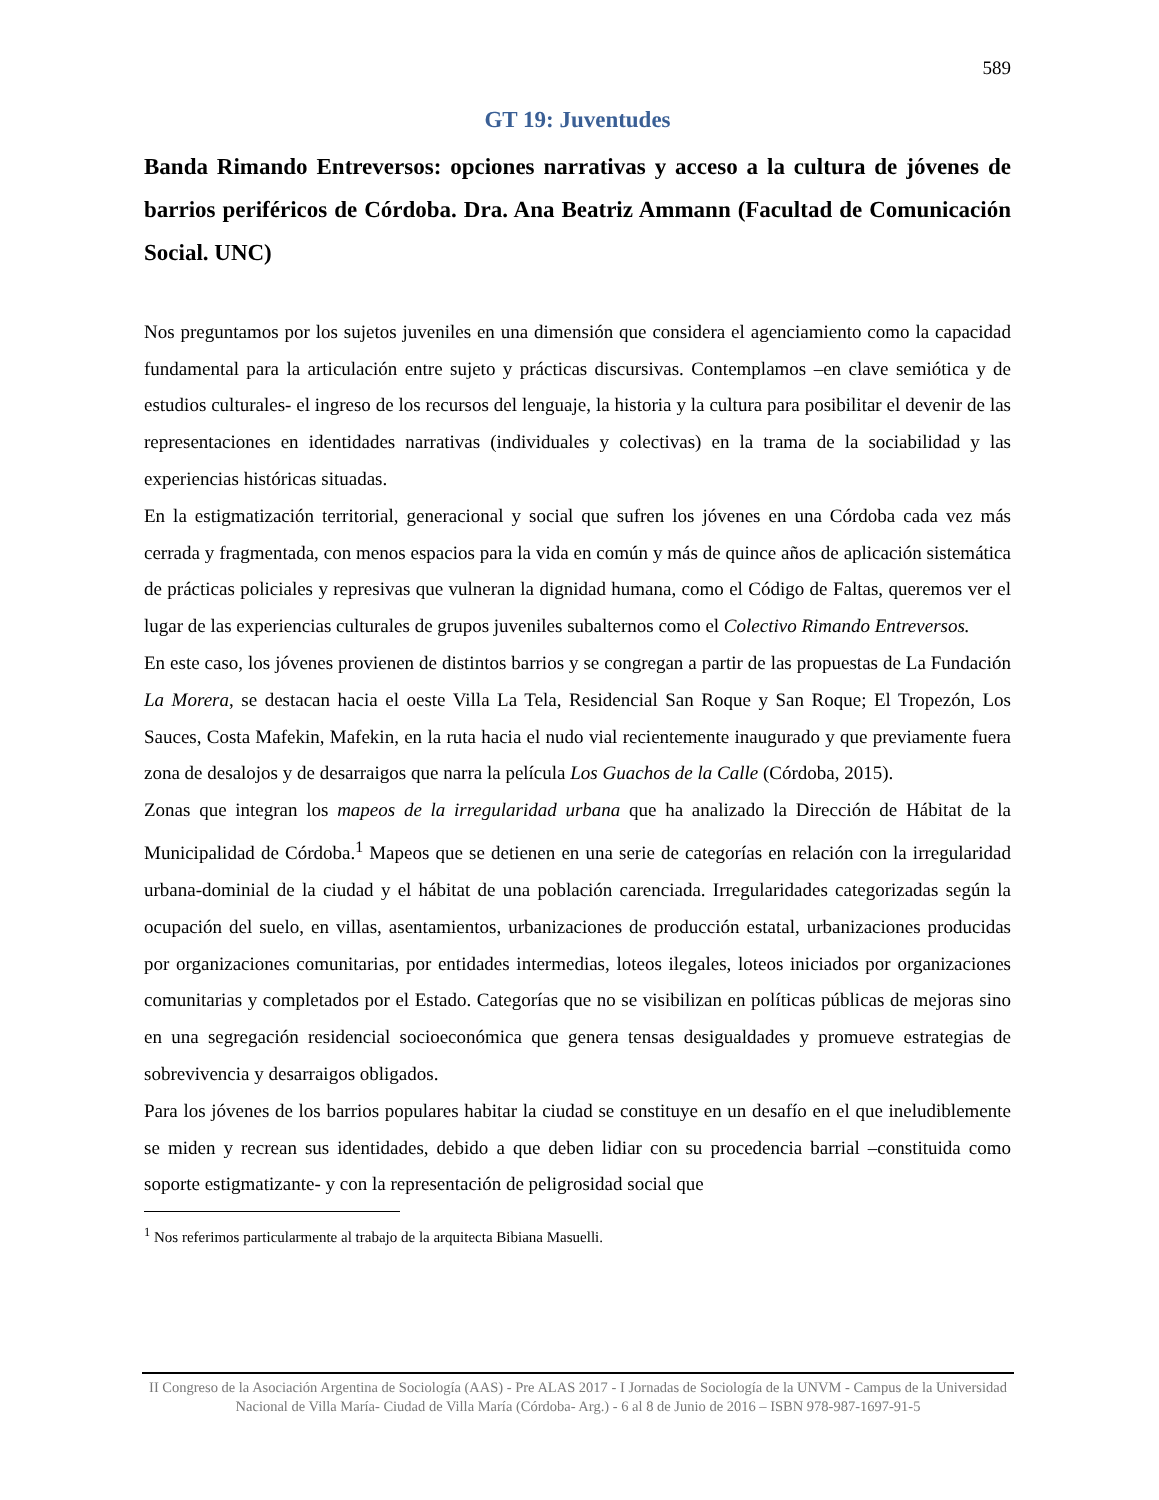589
GT 19: Juventudes
Banda Rimando Entreversos: opciones narrativas y acceso a la cultura de jóvenes de barrios periféricos de Córdoba. Dra. Ana Beatriz Ammann (Facultad de Comunicación Social. UNC)
Nos preguntamos por los sujetos juveniles en una dimensión que considera el agenciamiento como la capacidad fundamental para la articulación entre sujeto y prácticas discursivas. Contemplamos –en clave semiótica y de estudios culturales- el ingreso de los recursos del lenguaje, la historia y la cultura para posibilitar el devenir de las representaciones en identidades narrativas (individuales y colectivas) en la trama de la sociabilidad y las experiencias históricas situadas.
En la estigmatización territorial, generacional y social que sufren los jóvenes en una Córdoba cada vez más cerrada y fragmentada, con menos espacios para la vida en común y más de quince años de aplicación sistemática de prácticas policiales y represivas que vulneran la dignidad humana, como el Código de Faltas, queremos ver el lugar de las experiencias culturales de grupos juveniles subalternos como el Colectivo Rimando Entreversos.
En este caso, los jóvenes provienen de distintos barrios y se congregan a partir de las propuestas de La Fundación La Morera, se destacan hacia el oeste Villa La Tela, Residencial San Roque y San Roque; El Tropezón, Los Sauces, Costa Mafekin, Mafekin, en la ruta hacia el nudo vial recientemente inaugurado y que previamente fuera zona de desalojos y de desarraigos que narra la película Los Guachos de la Calle (Córdoba, 2015).
Zonas que integran los mapeos de la irregularidad urbana que ha analizado la Dirección de Hábitat de la Municipalidad de Córdoba.<sup>1</sup> Mapeos que se detienen en una serie de categorías en relación con la irregularidad urbana-dominial de la ciudad y el hábitat de una población carenciada. Irregularidades categorizadas según la ocupación del suelo, en villas, asentamientos, urbanizaciones de producción estatal, urbanizaciones producidas por organizaciones comunitarias, por entidades intermedias, loteos ilegales, loteos iniciados por organizaciones comunitarias y completados por el Estado. Categorías que no se visibilizan en políticas públicas de mejoras sino en una segregación residencial socioeconómica que genera tensas desigualdades y promueve estrategias de sobrevivencia y desarraigos obligados.
Para los jóvenes de los barrios populares habitar la ciudad se constituye en un desafío en el que ineludiblemente se miden y recrean sus identidades, debido a que deben lidiar con su procedencia barrial –constituida como soporte estigmatizante- y con la representación de peligrosidad social que
<sup>1</sup> Nos referimos particularmente al trabajo de la arquitecta Bibiana Masuelli.
II Congreso de la Asociación Argentina de Sociología (AAS) - Pre ALAS 2017 - I Jornadas de Sociología de la UNVM - Campus de la Universidad Nacional de Villa María- Ciudad de Villa María (Córdoba- Arg.) - 6 al 8 de Junio de 2016 – ISBN 978-987-1697-91-5